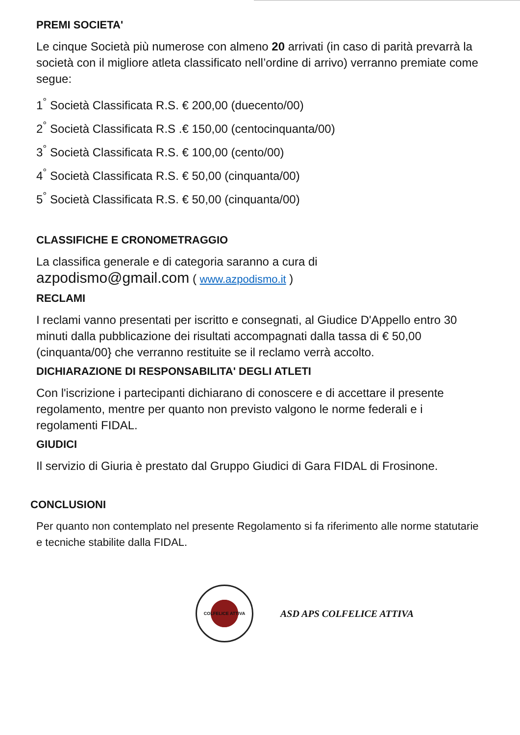PREMI SOCIETA'
Le cinque Società più numerose con almeno 20 arrivati (in caso di parità prevarrà la società con il migliore atleta classificato nell’ordine di arrivo) verranno premiate come segue:
1<sup>°</sup> Società Classificata R.S. € 200,00 (duecento/00)
2<sup>°</sup> Società Classificata R.S .€ 150,00 (centocinquanta/00)
3<sup>°</sup> Società Classificata R.S. € 100,00 (cento/00)
4<sup>°</sup> Società Classificata R.S. € 50,00 (cinquanta/00)
5<sup>°</sup> Società Classificata R.S. € 50,00 (cinquanta/00)
CLASSIFICHE E CRONOMETRAGGIO
La classifica generale e di categoria saranno a cura di
azpodismo@gmail.com ( www.azpodismo.it )
RECLAMI
I reclami vanno presentati per iscritto e consegnati, al Giudice D'Appello entro 30 minuti dalla pubblicazione dei risultati accompagnati dalla tassa di € 50,00 (cinquanta/00} che verranno restituite se il reclamo verrà accolto.
DICHIARAZIONE DI RESPONSABILITA' DEGLI ATLETI
Con l'iscrizione i partecipanti dichiarano di conoscere e di accettare il presente regolamento, mentre per quanto non previsto valgono le norme federali e i regolamenti FIDAL.
GIUDICI
Il servizio di Giuria è prestato dal Gruppo Giudici di Gara FIDAL di Frosinone.
CONCLUSIONI
Per quanto non contemplato nel presente Regolamento si fa riferimento alle norme statutarie e tecniche stabilite dalla FIDAL.
COLFELICE ATTIVA
ASD APS COLFELICE ATTIVA